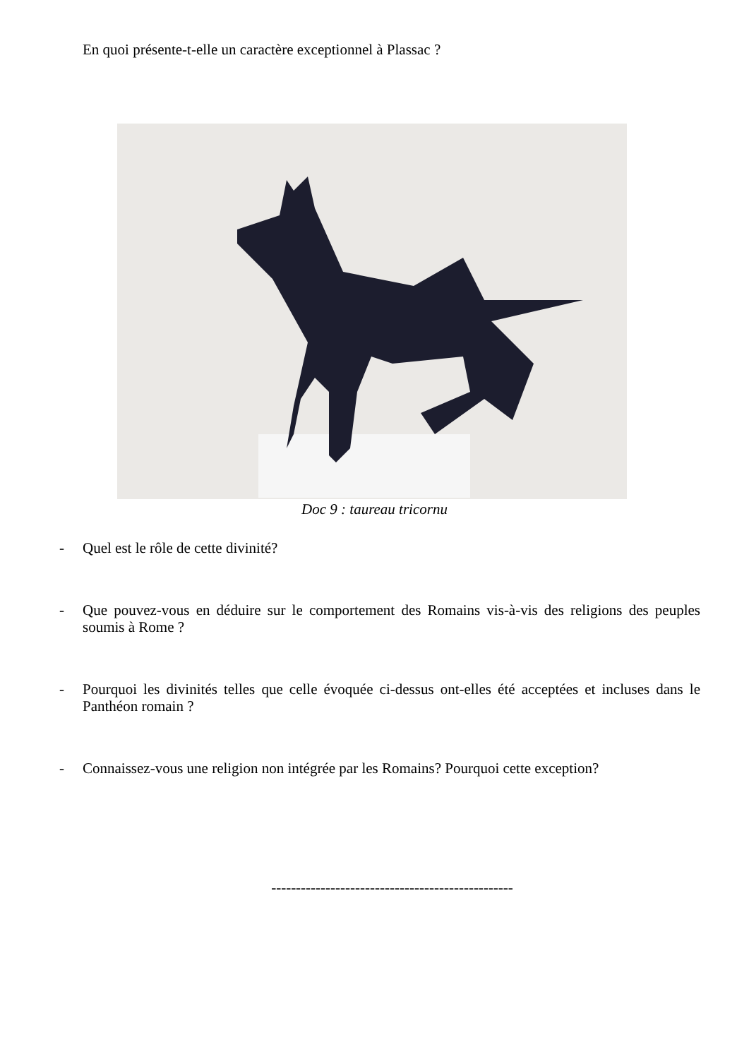En quoi présente-t-elle un caractère exceptionnel à Plassac ?
Doc 9 : taureau tricornu
- Quel est le rôle de cette divinité?
- Que pouvez-vous en déduire sur le comportement des Romains vis-à-vis des religions des peuples soumis à Rome ?
- Pourquoi les divinités telles que celle évoquée ci-dessus ont-elles été acceptées et incluses dans le Panthéon romain ?
- Connaissez-vous une religion non intégrée par les Romains? Pourquoi cette exception?
-------------------------------------------------